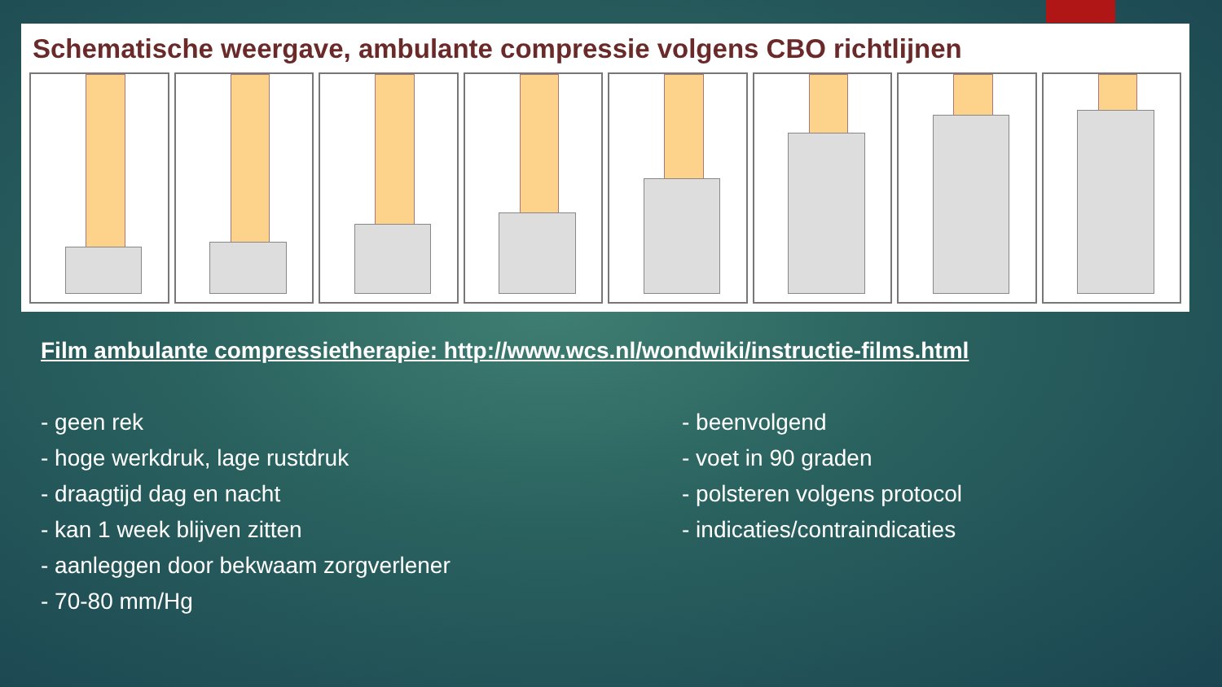Schematische weergave, ambulante compressie volgens CBO richtlijnen
Film ambulante compressietherapie: http://www.wcs.nl/wondwiki/instructie-films.html
- geen rek
- hoge werkdruk, lage rustdruk
- draagtijd dag en nacht
- kan 1 week blijven zitten
- aanleggen door bekwaam zorgverlener
- 70-80 mm/Hg
- beenvolgend
- voet in 90 graden
- polsteren volgens protocol
- indicaties/contraindicaties